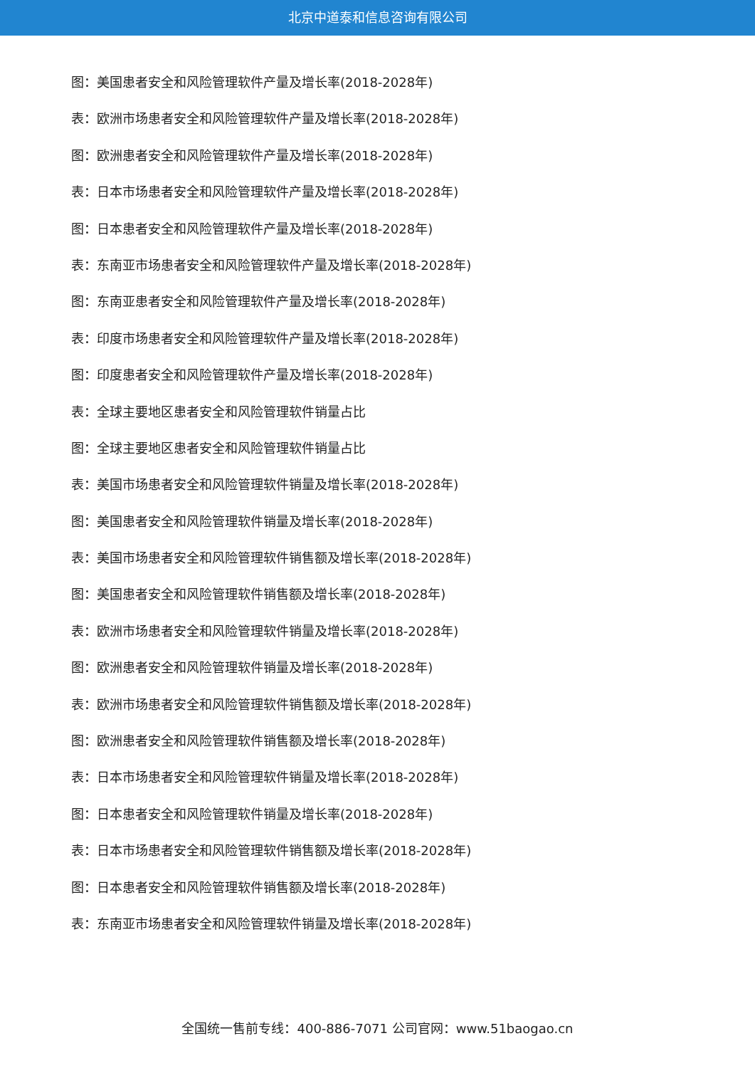北京中道泰和信息咨询有限公司
图：美国患者安全和风险管理软件产量及增长率(2018-2028年)
表：欧洲市场患者安全和风险管理软件产量及增长率(2018-2028年)
图：欧洲患者安全和风险管理软件产量及增长率(2018-2028年)
表：日本市场患者安全和风险管理软件产量及增长率(2018-2028年)
图：日本患者安全和风险管理软件产量及增长率(2018-2028年)
表：东南亚市场患者安全和风险管理软件产量及增长率(2018-2028年)
图：东南亚患者安全和风险管理软件产量及增长率(2018-2028年)
表：印度市场患者安全和风险管理软件产量及增长率(2018-2028年)
图：印度患者安全和风险管理软件产量及增长率(2018-2028年)
表：全球主要地区患者安全和风险管理软件销量占比
图：全球主要地区患者安全和风险管理软件销量占比
表：美国市场患者安全和风险管理软件销量及增长率(2018-2028年)
图：美国患者安全和风险管理软件销量及增长率(2018-2028年)
表：美国市场患者安全和风险管理软件销售额及增长率(2018-2028年)
图：美国患者安全和风险管理软件销售额及增长率(2018-2028年)
表：欧洲市场患者安全和风险管理软件销量及增长率(2018-2028年)
图：欧洲患者安全和风险管理软件销量及增长率(2018-2028年)
表：欧洲市场患者安全和风险管理软件销售额及增长率(2018-2028年)
图：欧洲患者安全和风险管理软件销售额及增长率(2018-2028年)
表：日本市场患者安全和风险管理软件销量及增长率(2018-2028年)
图：日本患者安全和风险管理软件销量及增长率(2018-2028年)
表：日本市场患者安全和风险管理软件销售额及增长率(2018-2028年)
图：日本患者安全和风险管理软件销售额及增长率(2018-2028年)
表：东南亚市场患者安全和风险管理软件销量及增长率(2018-2028年)
全国统一售前专线：400-886-7071 公司官网：www.51baogao.cn